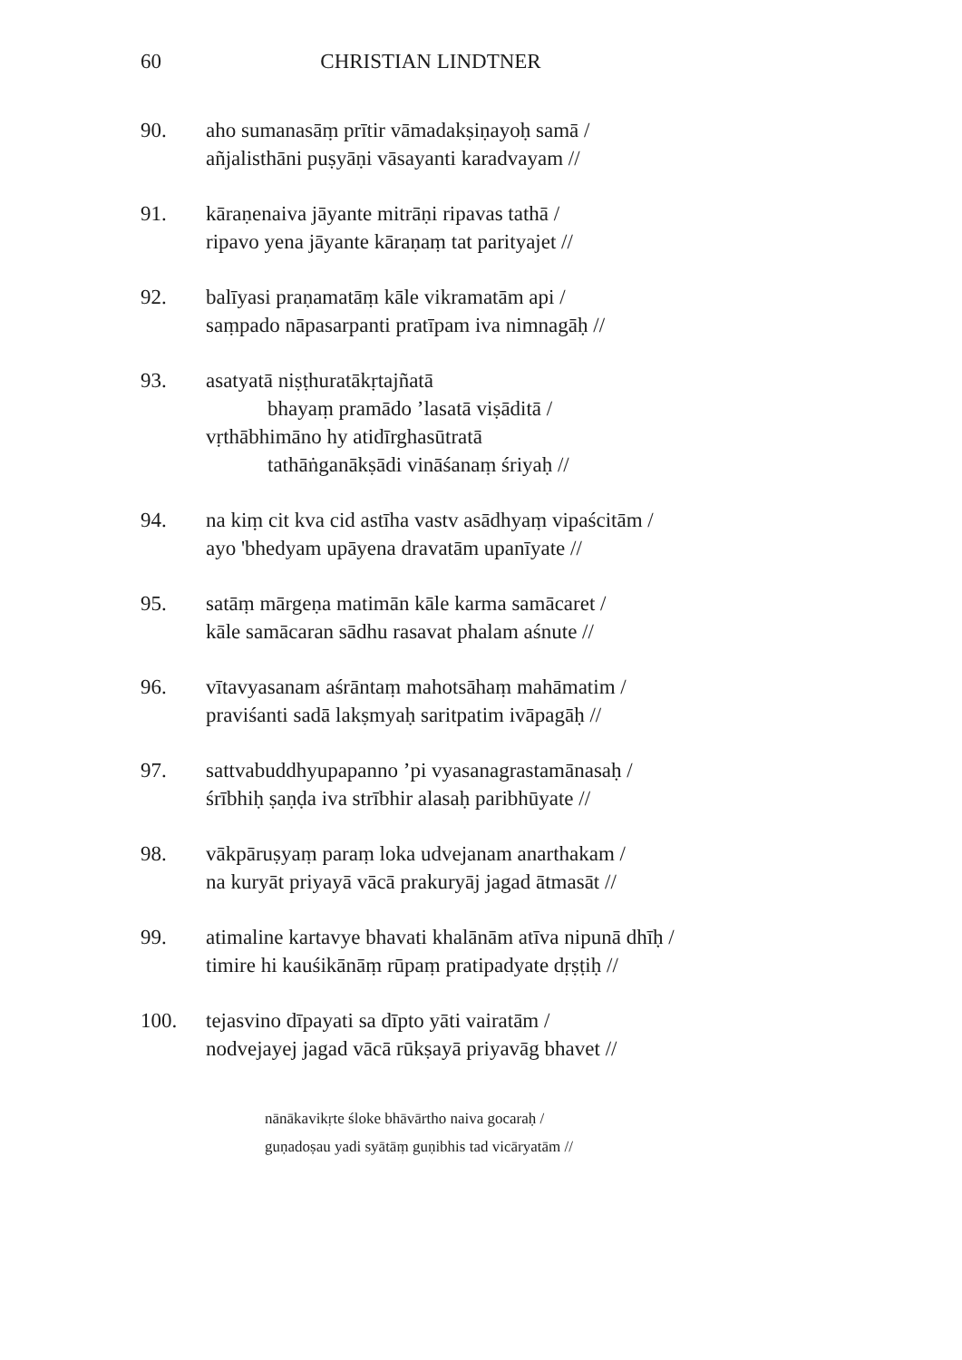60 CHRISTIAN LINDTNER
90. aho sumanasāṃ prītir vāmadakṣiṇayoḥ samā /
añjalisthāni puṣyāṇi vāsayanti karadvayam //
91. kāraṇenaiva jāyante mitrāṇi ripavas tathā /
ripavo yena jāyante kāraṇaṃ tat parityajet //
92. balīyasi praṇamatāṃ kāle vikramatām api /
saṃpado nāpasarpanti pratīpam iva nimnagāḥ //
93. asatyatā niṣṭhuratākṛtajñatā
bhayaṃ pramādo ’lasatā viṣāditā /
vṛthābhimāno hy atidīrghasūtratā
tathāṅganākṣādi vināśanaṃ śriyaḥ //
94. na kiṃ cit kva cid astīha vastv asādhyaṃ vipaścitām /
ayo 'bhedyam upāyena dravatām upanīyate //
95. satāṃ mārgeṇa matimān kāle karma samācaret /
kāle samācaran sādhu rasavat phalam aśnute //
96. vītavyasanam aśrāntaṃ mahotsāhaṃ mahāmatim /
praviśanti sadā lakṣmyaḥ saritpatim ivāpagāḥ //
97. sattvabuddhyupapanno ’pi vyasanagrastamānasaḥ /
śrībhiḥ ṣaṇḍa iva strībhir alasaḥ paribhūyate //
98. vākpāruṣyaṃ paraṃ loka udvejanam anarthakam /
na kuryāt priyayā vācā prakuryāj jagad ātmasāt //
99. atimaline kartavye bhavati khalānām atīva nipunā dhīḥ /
timire hi kauśikānāṃ rūpaṃ pratipadyate dṛṣṭiḥ //
100. tejasvino dīpayati sa dīpto yāti vairatām /
nodvejayej jagad vācā rūkṣayā priyavāg bhavet //
nānākavikṛte śloke bhāvārtho naiva gocaraḥ /
guṇadoṣau yadi syātāṃ guṇibhis tad vicāryatām //